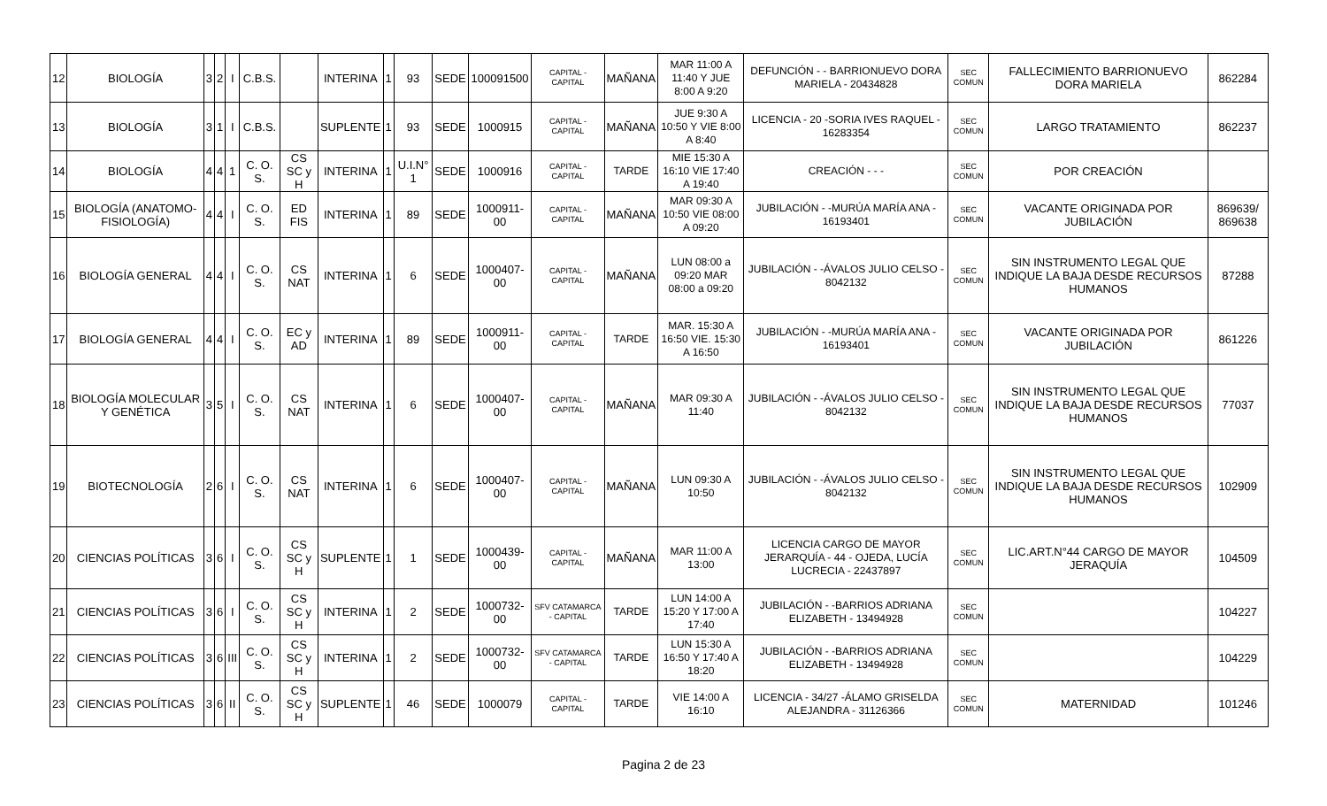| 12 | BIOLOGÍA | 3 | 2 | I | C.B.S. | | INTERINA | 1 | 93 | SEDE | 100091500 | CAPITAL - CAPITAL | MAÑANA | MAR 11:00 A 11:40 Y JUE 8:00 A 9:20 | DEFUNCIÓN - - BARRIONUEVO DORA MARIELA - 20434828 | SEC COMUN | FALLECIMIENTO BARRIONUEVO DORA MARIELA | 862284 |
| 13 | BIOLOGÍA | 3 | 1 | I | C.B.S. | | SUPLENTE | 1 | 93 | SEDE | 1000915 | CAPITAL - CAPITAL | MAÑANA | JUE 9:30 A 10:50 Y VIE 8:00 A 8:40 | LICENCIA - 20 -SORIA IVES RAQUEL - 16283354 | SEC COMUN | LARGO TRATAMIENTO | 862237 |
| 14 | BIOLOGÍA | 4 | 4 | 1 | C. O. S. | CS SC y H | INTERINA | 1 | U.I.N° 1 | SEDE | 1000916 | CAPITAL - CAPITAL | TARDE | MIE 15:30 A 16:10 VIE 17:40 A 19:40 | CREACIÓN - - - | SEC COMUN | POR CREACIÓN | |
| 15 | BIOLOGÍA (ANATOMO-FISIOLOGÍA) | 4 | 4 | I | C. O. S. | ED FIS | INTERINA | 1 | 89 | SEDE | 1000911-00 | CAPITAL - CAPITAL | MAÑANA | MAR 09:30 A 10:50 VIE 08:00 A 09:20 | JUBILACIÓN - -MURÚA MARÍA ANA - 16193401 | SEC COMUN | VACANTE ORIGINADA POR JUBILACIÓN | 869639/ 869638 |
| 16 | BIOLOGÍA GENERAL | 4 | 4 | I | C. O. S. | CS NAT | INTERINA | 1 | 6 | SEDE | 1000407-00 | CAPITAL - CAPITAL | MAÑANA | LUN 08:00 a 09:20 MAR 08:00 a 09:20 | JUBILACIÓN - -ÁVALOS JULIO CELSO - 8042132 | SEC COMUN | SIN INSTRUMENTO LEGAL QUE INDIQUE LA BAJA DESDE RECURSOS HUMANOS | 87288 |
| 17 | BIOLOGÍA GENERAL | 4 | 4 | I | C. O. S. | EC y AD | INTERINA | 1 | 89 | SEDE | 1000911-00 | CAPITAL - CAPITAL | TARDE | MAR. 15:30 A 16:50 VIE. 15:30 A 16:50 | JUBILACIÓN - -MURÚA MARÍA ANA - 16193401 | SEC COMUN | VACANTE ORIGINADA POR JUBILACIÓN | 861226 |
| 18 | BIOLOGÍA MOLECULAR Y GENÉTICA | 3 | 5 | I | C. O. S. | CS NAT | INTERINA | 1 | 6 | SEDE | 1000407-00 | CAPITAL - CAPITAL | MAÑANA | MAR 09:30 A 11:40 | JUBILACIÓN - -ÁVALOS JULIO CELSO - 8042132 | SEC COMUN | SIN INSTRUMENTO LEGAL QUE INDIQUE LA BAJA DESDE RECURSOS HUMANOS | 77037 |
| 19 | BIOTECNOLOGÍA | 2 | 6 | I | C. O. S. | CS NAT | INTERINA | 1 | 6 | SEDE | 1000407-00 | CAPITAL - CAPITAL | MAÑANA | LUN 09:30 A 10:50 | JUBILACIÓN - -ÁVALOS JULIO CELSO - 8042132 | SEC COMUN | SIN INSTRUMENTO LEGAL QUE INDIQUE LA BAJA DESDE RECURSOS HUMANOS | 102909 |
| 20 | CIENCIAS POLÍTICAS | 3 | 6 | I | C. O. S. | CS SC y H | SUPLENTE | 1 | 1 | SEDE | 1000439-00 | CAPITAL - CAPITAL | MAÑANA | MAR 11:00 A 13:00 | LICENCIA CARGO DE MAYOR JERARQUÍA - 44 - OJEDA, LUCÍA LUCRECIA - 22437897 | SEC COMUN | LIC.ART.N°44 CARGO DE MAYOR JERAQUÍA | 104509 |
| 21 | CIENCIAS POLÍTICAS | 3 | 6 | I | C. O. S. | CS SC y H | INTERINA | 1 | 2 | SEDE | 1000732-00 | SFV CATAMARCA - CAPITAL | TARDE | LUN 14:00 A 15:20 Y 17:00 A 17:40 | JUBILACIÓN - -BARRIOS ADRIANA ELIZABETH - 13494928 | SEC COMUN | | 104227 |
| 22 | CIENCIAS POLÍTICAS | 3 | 6 | III | C. O. S. | CS SC y H | INTERINA | 1 | 2 | SEDE | 1000732-00 | SFV CATAMARCA - CAPITAL | TARDE | LUN 15:30 A 16:50 Y 17:40 A 18:20 | JUBILACIÓN - -BARRIOS ADRIANA ELIZABETH - 13494928 | SEC COMUN | | 104229 |
| 23 | CIENCIAS POLÍTICAS | 3 | 6 | II | C. O. S. | CS SC y H | SUPLENTE | 1 | 46 | SEDE | 1000079 | CAPITAL - CAPITAL | TARDE | VIE 14:00 A 16:10 | LICENCIA - 34/27 -ÁLAMO GRISELDA ALEJANDRA - 31126366 | SEC COMUN | MATERNIDAD | 101246 |
Pagina 2 de 23